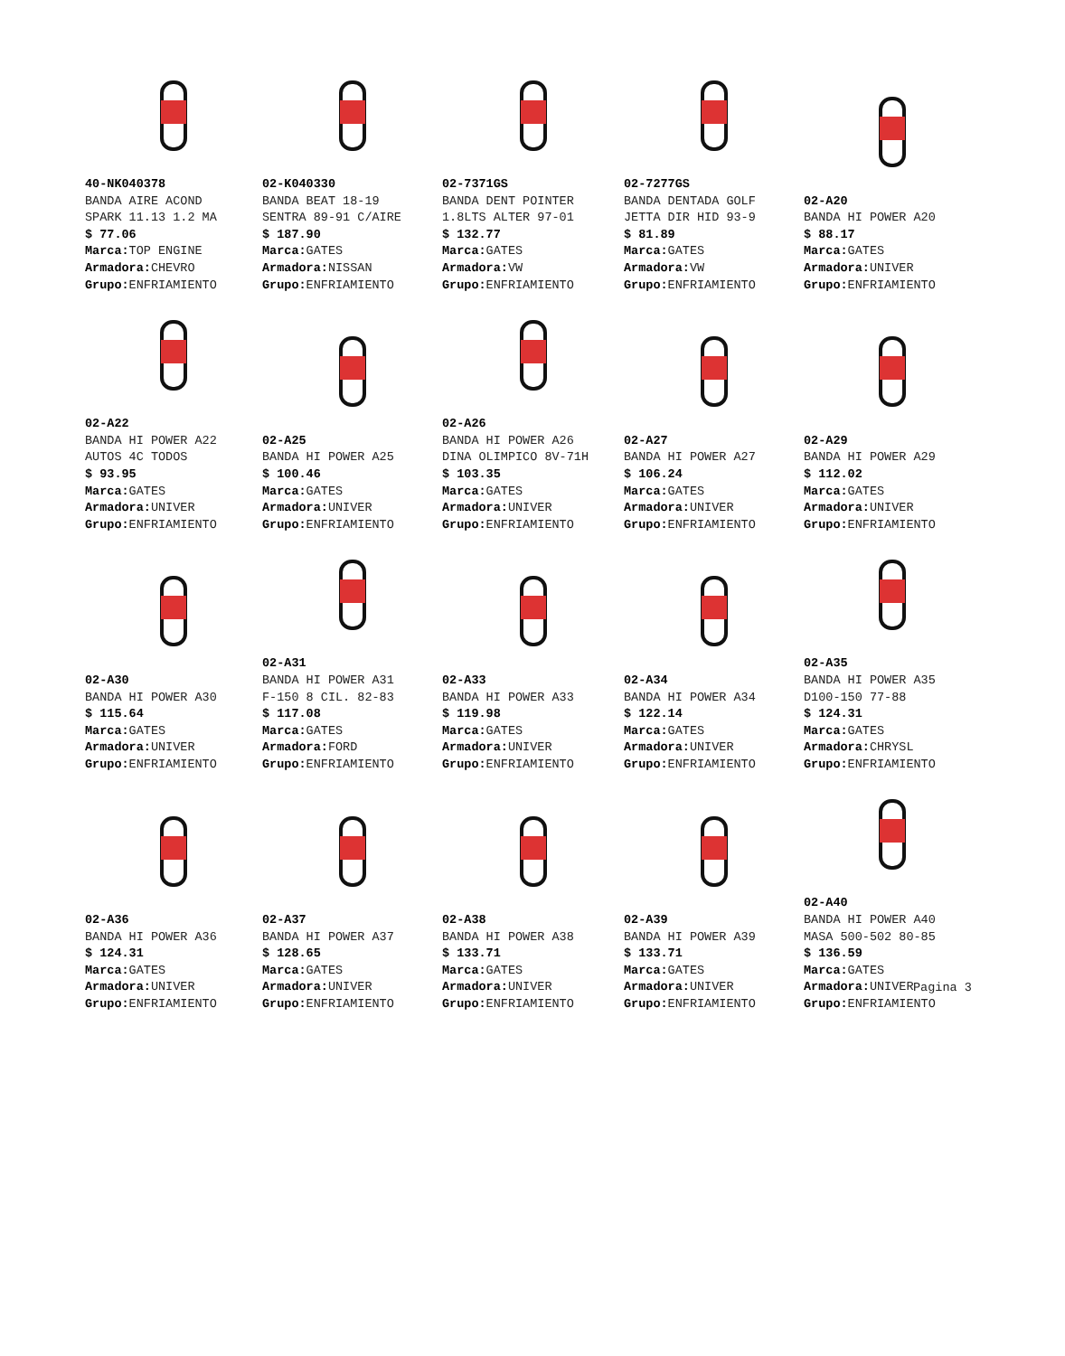40-NK040378
BANDA AIRE ACOND
SPARK 11.13 1.2 MA
$ 77.06
Marca: TOP ENGINE
Armadora: CHEVRO
Grupo: ENFRIAMIENTO
02-K040330
BANDA BEAT 18-19
SENTRA 89-91 C/AIRE
$ 187.90
Marca: GATES
Armadora: NISSAN
Grupo: ENFRIAMIENTO
02-7371GS
BANDA DENT POINTER
1.8LTS ALTER 97-01
$ 132.77
Marca: GATES
Armadora: VW
Grupo: ENFRIAMIENTO
02-7277GS
BANDA DENTADA GOLF
JETTA DIR HID 93-9
$ 81.89
Marca: GATES
Armadora: VW
Grupo: ENFRIAMIENTO
02-A20
BANDA HI POWER A20
$ 88.17
Marca: GATES
Armadora: UNIVER
Grupo: ENFRIAMIENTO
02-A22
BANDA HI POWER A22
AUTOS 4C TODOS
$ 93.95
Marca: GATES
Armadora: UNIVER
Grupo: ENFRIAMIENTO
02-A25
BANDA HI POWER A25
$ 100.46
Marca: GATES
Armadora: UNIVER
Grupo: ENFRIAMIENTO
02-A26
BANDA HI POWER A26
DINA OLIMPICO 8V-71H
$ 103.35
Marca: GATES
Armadora: UNIVER
Grupo: ENFRIAMIENTO
02-A27
BANDA HI POWER A27
$ 106.24
Marca: GATES
Armadora: UNIVER
Grupo: ENFRIAMIENTO
02-A29
BANDA HI POWER A29
$ 112.02
Marca: GATES
Armadora: UNIVER
Grupo: ENFRIAMIENTO
02-A30
BANDA HI POWER A30
$ 115.64
Marca: GATES
Armadora: UNIVER
Grupo: ENFRIAMIENTO
02-A31
BANDA HI POWER A31
F-150 8 CIL. 82-83
$ 117.08
Marca: GATES
Armadora: FORD
Grupo: ENFRIAMIENTO
02-A33
BANDA HI POWER A33
$ 119.98
Marca: GATES
Armadora: UNIVER
Grupo: ENFRIAMIENTO
02-A34
BANDA HI POWER A34
$ 122.14
Marca: GATES
Armadora: UNIVER
Grupo: ENFRIAMIENTO
02-A35
BANDA HI POWER A35
D100-150 77-88
$ 124.31
Marca: GATES
Armadora: CHRYSL
Grupo: ENFRIAMIENTO
02-A36
BANDA HI POWER A36
$ 124.31
Marca: GATES
Armadora: UNIVER
Grupo: ENFRIAMIENTO
02-A37
BANDA HI POWER A37
$ 128.65
Marca: GATES
Armadora: UNIVER
Grupo: ENFRIAMIENTO
02-A38
BANDA HI POWER A38
$ 133.71
Marca: GATES
Armadora: UNIVER
Grupo: ENFRIAMIENTO
02-A39
BANDA HI POWER A39
$ 133.71
Marca: GATES
Armadora: UNIVER
Grupo: ENFRIAMIENTO
02-A40
BANDA HI POWER A40
MASA 500-502 80-85
$ 136.59
Marca: GATES
Armadora: UNIVER
Grupo: ENFRIAMIENTO
Pagina 3